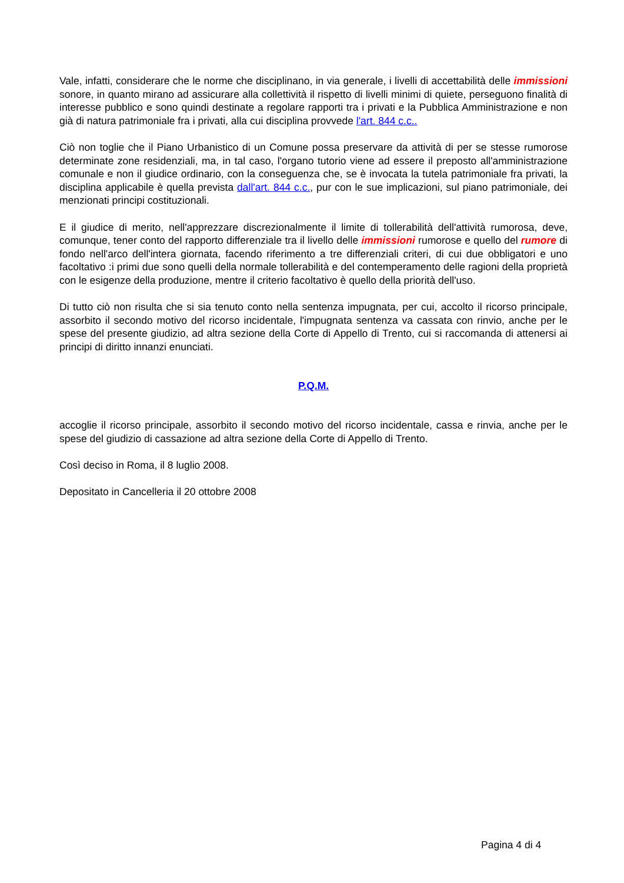Vale, infatti, considerare che le norme che disciplinano, in via generale, i livelli di accettabilità delle immissioni sonore, in quanto mirano ad assicurare alla collettività il rispetto di livelli minimi di quiete, perseguono finalità di interesse pubblico e sono quindi destinate a regolare rapporti tra i privati e la Pubblica Amministrazione e non già di natura patrimoniale fra i privati, alla cui disciplina provvede l'art. 844 c.c..
Ciò non toglie che il Piano Urbanistico di un Comune possa preservare da attività di per se stesse rumorose determinate zone residenziali, ma, in tal caso, l'organo tutorio viene ad essere il preposto all'amministrazione comunale e non il giudice ordinario, con la conseguenza che, se è invocata la tutela patrimoniale fra privati, la disciplina applicabile è quella prevista dall'art. 844 c.c., pur con le sue implicazioni, sul piano patrimoniale, dei menzionati principi costituzionali.
E il giudice di merito, nell'apprezzare discrezionalmente il limite di tollerabilità dell'attività rumorosa, deve, comunque, tener conto del rapporto differenziale tra il livello delle immissioni rumorose e quello del rumore di fondo nell'arco dell'intera giornata, facendo riferimento a tre differenziali criteri, di cui due obbligatori e uno facoltativo :i primi due sono quelli della normale tollerabilità e del contemperamento delle ragioni della proprietà con le esigenze della produzione, mentre il criterio facoltativo è quello della priorità dell'uso.
Di tutto ciò non risulta che si sia tenuto conto nella sentenza impugnata, per cui, accolto il ricorso principale, assorbito il secondo motivo del ricorso incidentale, l'impugnata sentenza va cassata con rinvio, anche per le spese del presente giudizio, ad altra sezione della Corte di Appello di Trento, cui si raccomanda di attenersi ai principi di diritto innanzi enunciati.
P.Q.M.
accoglie il ricorso principale, assorbito il secondo motivo del ricorso incidentale, cassa e rinvia, anche per le spese del giudizio di cassazione ad altra sezione della Corte di Appello di Trento.
Così deciso in Roma, il 8 luglio 2008.
Depositato in Cancelleria il 20 ottobre 2008
Pagina 4 di 4